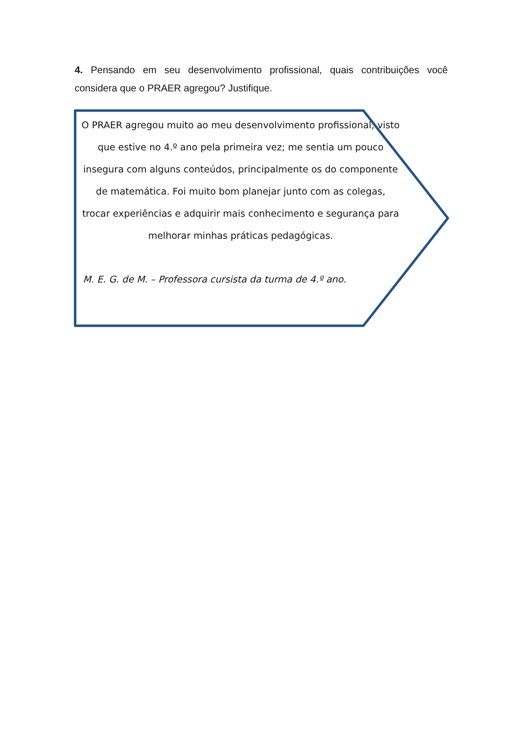4. Pensando em seu desenvolvimento profissional, quais contribuições você considera que o PRAER agregou? Justifique.
O PRAER agregou muito ao meu desenvolvimento profissional, visto que estive no 4.º ano pela primeira vez; me sentia um pouco insegura com alguns conteúdos, principalmente os do componente de matemática. Foi muito bom planejar junto com as colegas, trocar experiências e adquirir mais conhecimento e segurança para melhorar minhas práticas pedagógicas.
M. E. G. de M. – Professora cursista da turma de 4.º ano.